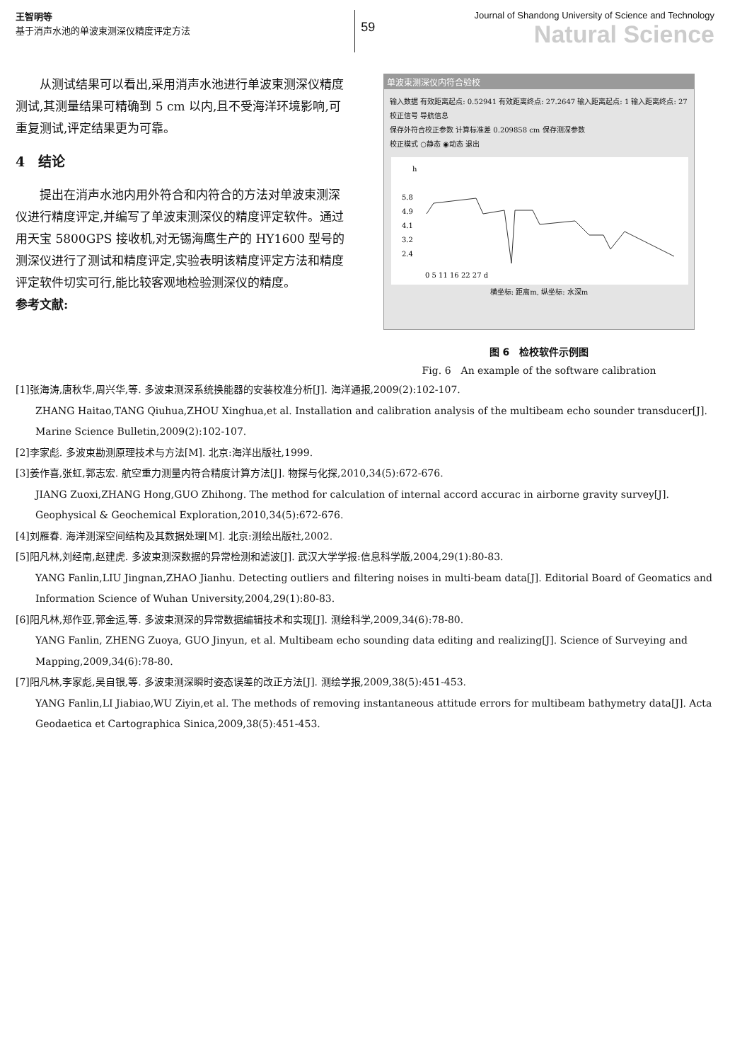王智明等
基于消声水池的单波束测深仪精度评定方法
59
Journal of Shandong University of Science and Technology
Natural Science
从测试结果可以看出,采用消声水池进行单波束测深仪精度测试,其测量结果可精确到 5 cm 以内,且不受海洋环境影响,可重复测试,评定结果更为可靠。
4　结论
提出在消声水池内用外符合和内符合的方法对单波束测深仪进行精度评定,并编写了单波束测深仪的精度评定软件。通过用天宝 5800GPS 接收机,对无锡海鹰生产的 HY1600 型号的测深仪进行了测试和精度评定,实验表明该精度评定方法和精度评定软件切实可行,能比较客观地检验测深仪的精度。
参考文献:
单波束测深仪内符合验校
输入数据 有效距离起点: 0.52941 有效距离终点: 27.2647 输入距离起点: 1 输入距离终点: 27 校正信号 导航信息
保存外符合校正参数 计算标准差 0.209858 cm 保存测深参数
校正模式 ○静态 ◉动态 退出
h
5.8
4.9
4.1
3.2
2.4
0 5 11 16 22 27 d
横坐标: 距离m, 纵坐标: 水深m
图 6　检校软件示例图
Fig. 6　An example of the software calibration
[1]张海涛,唐秋华,周兴华,等. 多波束测深系统换能器的安装校准分析[J]. 海洋通报,2009(2):102-107.
ZHANG Haitao,TANG Qiuhua,ZHOU Xinghua,et al. Installation and calibration analysis of the multibeam echo sounder transducer[J]. Marine Science Bulletin,2009(2):102-107.
[2]李家彪. 多波束勘测原理技术与方法[M]. 北京:海洋出版社,1999.
[3]姜作喜,张虹,郭志宏. 航空重力测量内符合精度计算方法[J]. 物探与化探,2010,34(5):672-676.
JIANG Zuoxi,ZHANG Hong,GUO Zhihong. The method for calculation of internal accord accurac in airborne gravity survey[J]. Geophysical & Geochemical Exploration,2010,34(5):672-676.
[4]刘雁春. 海洋测深空间结构及其数据处理[M]. 北京:测绘出版社,2002.
[5]阳凡林,刘经南,赵建虎. 多波束测深数据的异常检测和滤波[J]. 武汉大学学报:信息科学版,2004,29(1):80-83.
YANG Fanlin,LIU Jingnan,ZHAO Jianhu. Detecting outliers and filtering noises in multi-beam data[J]. Editorial Board of Geomatics and Information Science of Wuhan University,2004,29(1):80-83.
[6]阳凡林,郑作亚,郭金运,等. 多波束测深的异常数据编辑技术和实现[J]. 测绘科学,2009,34(6):78-80.
YANG Fanlin, ZHENG Zuoya, GUO Jinyun, et al. Multibeam echo sounding data editing and realizing[J]. Science of Surveying and Mapping,2009,34(6):78-80.
[7]阳凡林,李家彪,吴自银,等. 多波束测深瞬时姿态误差的改正方法[J]. 测绘学报,2009,38(5):451-453.
YANG Fanlin,LI Jiabiao,WU Ziyin,et al. The methods of removing instantaneous attitude errors for multibeam bathymetry data[J]. Acta Geodaetica et Cartographica Sinica,2009,38(5):451-453.